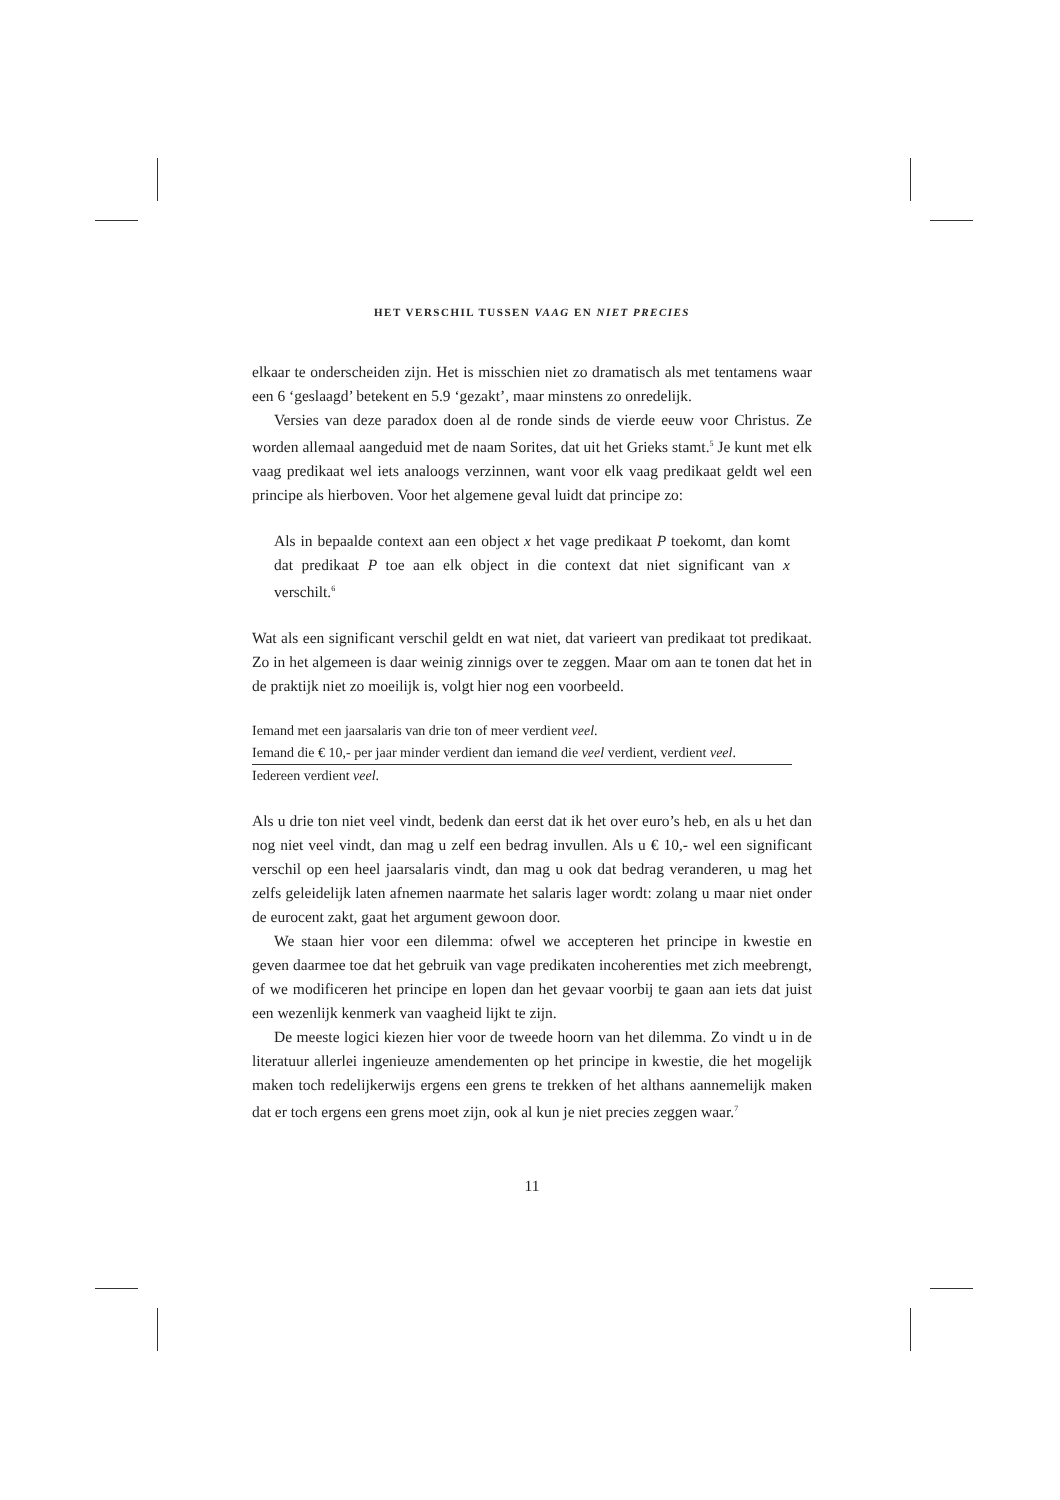HET VERSCHIL TUSSEN VAAG EN NIET PRECIES
elkaar te onderscheiden zijn. Het is misschien niet zo dramatisch als met tentamens waar een 6 ‘geslaagd’ betekent en 5.9 ‘gezakt’, maar minstens zo onredelijk.
Versies van deze paradox doen al de ronde sinds de vierde eeuw voor Christus. Ze worden allemaal aangeduid met de naam Sorites, dat uit het Grieks stamt.<sup>5</sup> Je kunt met elk vaag predikaat wel iets analoogs verzinnen, want voor elk vaag predikaat geldt wel een principe als hierboven. Voor het algemene geval luidt dat principe zo:
Als in bepaalde context aan een object x het vage predikaat P toekomt, dan komt dat predikaat P toe aan elk object in die context dat niet significant van x verschilt.<sup>6</sup>
Wat als een significant verschil geldt en wat niet, dat varieert van predikaat tot predikaat. Zo in het algemeen is daar weinig zinnigs over te zeggen. Maar om aan te tonen dat het in de praktijk niet zo moeilijk is, volgt hier nog een voorbeeld.
Iemand met een jaarsalaris van drie ton of meer verdient veel.
Iemand die € 10,- per jaar minder verdient dan iemand die veel verdient, verdient veel.
Iedereen verdient veel.
Als u drie ton niet veel vindt, bedenk dan eerst dat ik het over euro’s heb, en als u het dan nog niet veel vindt, dan mag u zelf een bedrag invullen. Als u € 10,- wel een significant verschil op een heel jaarsalaris vindt, dan mag u ook dat bedrag veranderen, u mag het zelfs geleidelijk laten afnemen naarmate het salaris lager wordt: zolang u maar niet onder de eurocent zakt, gaat het argument gewoon door.
We staan hier voor een dilemma: ofwel we accepteren het principe in kwestie en geven daarmee toe dat het gebruik van vage predikaten incoherenties met zich meebrengt, of we modificeren het principe en lopen dan het gevaar voorbij te gaan aan iets dat juist een wezenlijk kenmerk van vaagheid lijkt te zijn.
De meeste logici kiezen hier voor de tweede hoorn van het dilemma. Zo vindt u in de literatuur allerlei ingenieuze amendementen op het principe in kwestie, die het mogelijk maken toch redelijkerwijs ergens een grens te trekken of het althans aannemelijk maken dat er toch ergens een grens moet zijn, ook al kun je niet precies zeggen waar.<sup>7</sup>
11